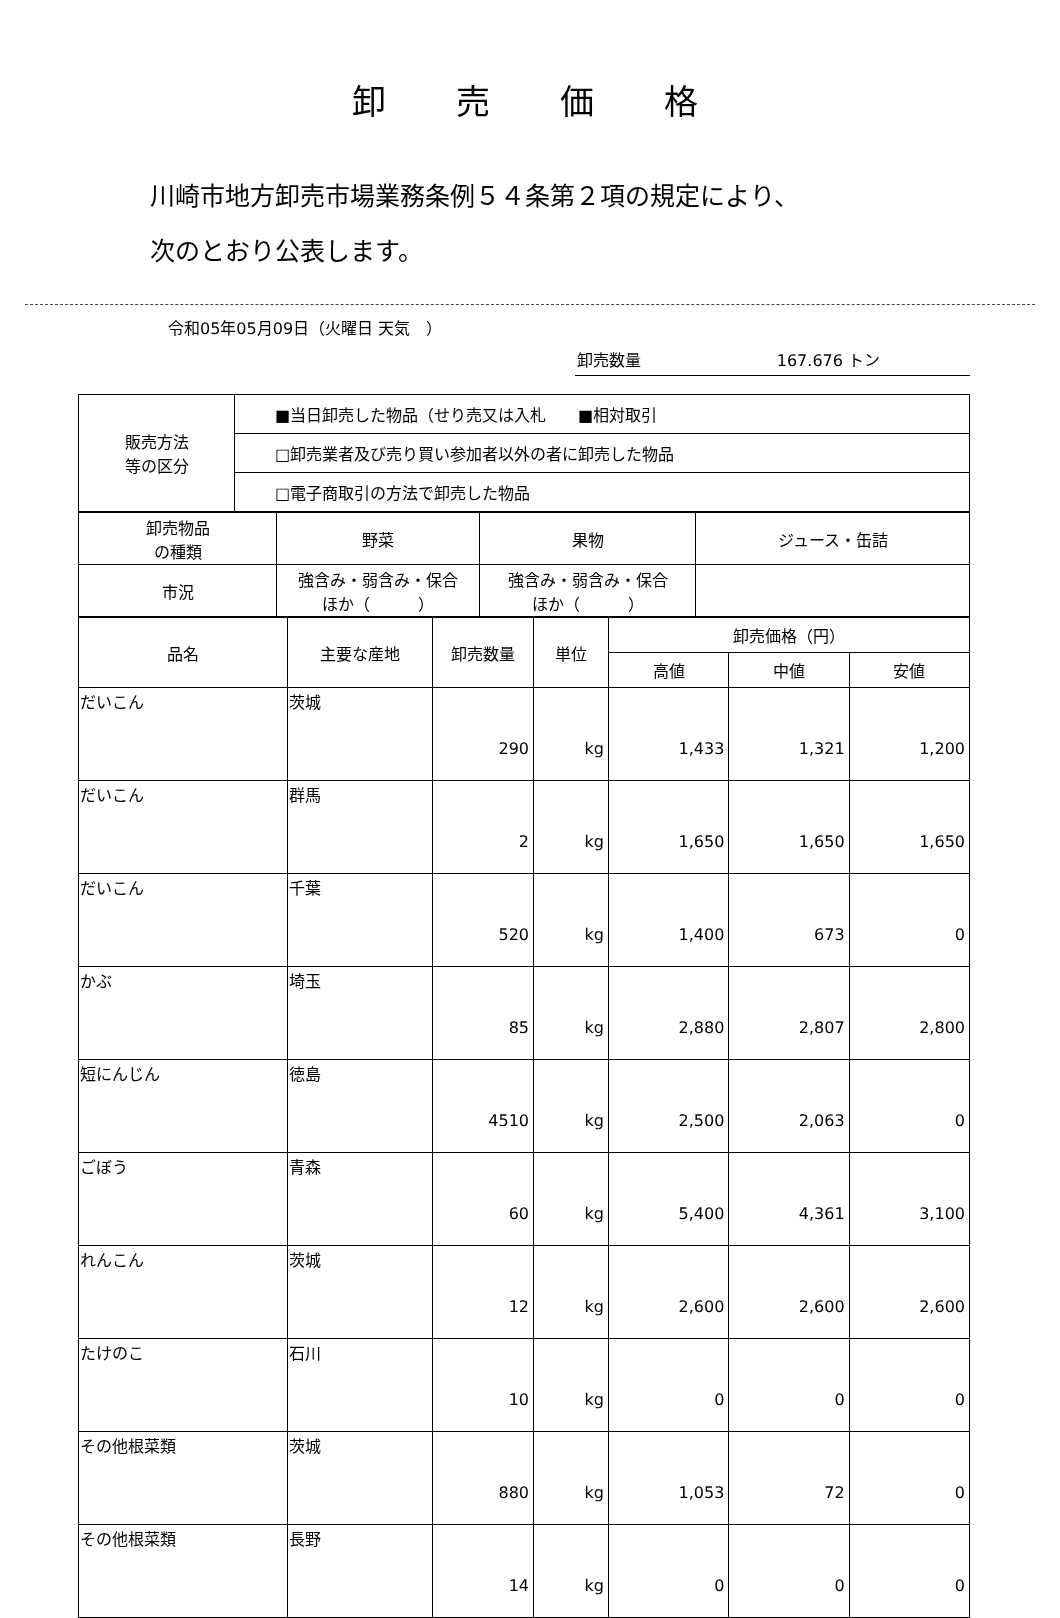卸売価格
川崎市地方卸売市場業務条例５４条第２項の規定により、
次のとおり公表します。
令和05年05月09日（火曜日 天気　）
卸売数量 167.676 トン
| 販売方法 等の区分 | ■当日卸売した物品（せり売又は入札 ■相対取引 |
| | □卸売業者及び売り買い参加者以外の者に卸売した物品 |
| | □電子商取引の方法で卸売した物品 |
| 卸売物品 の種類 | 野菜 | 果物 | ジュース・缶詰 |
| 市況 | 強含み・弱含み・保合 ほか（ ） | 強含み・弱含み・保合 ほか（ ） | |
| 品名 | 主要な産地 | 卸売数量 | 単位 | 卸売価格（円） | | |
| --- | --- | --- | --- | --- | --- | --- |
| | | | | 高値 | 中値 | 安値 |
| だいこん | 茨城 | 290 | kg | 1,433 | 1,321 | 1,200 |
| だいこん | 群馬 | 2 | kg | 1,650 | 1,650 | 1,650 |
| だいこん | 千葉 | 520 | kg | 1,400 | 673 | 0 |
| かぶ | 埼玉 | 85 | kg | 2,880 | 2,807 | 2,800 |
| 短にんじん | 徳島 | 4510 | kg | 2,500 | 2,063 | 0 |
| ごぼう | 青森 | 60 | kg | 5,400 | 4,361 | 3,100 |
| れんこん | 茨城 | 12 | kg | 2,600 | 2,600 | 2,600 |
| たけのこ | 石川 | 10 | kg | 0 | 0 | 0 |
| その他根菜類 | 茨城 | 880 | kg | 1,053 | 72 | 0 |
| その他根菜類 | 長野 | 14 | kg | 0 | 0 | 0 |